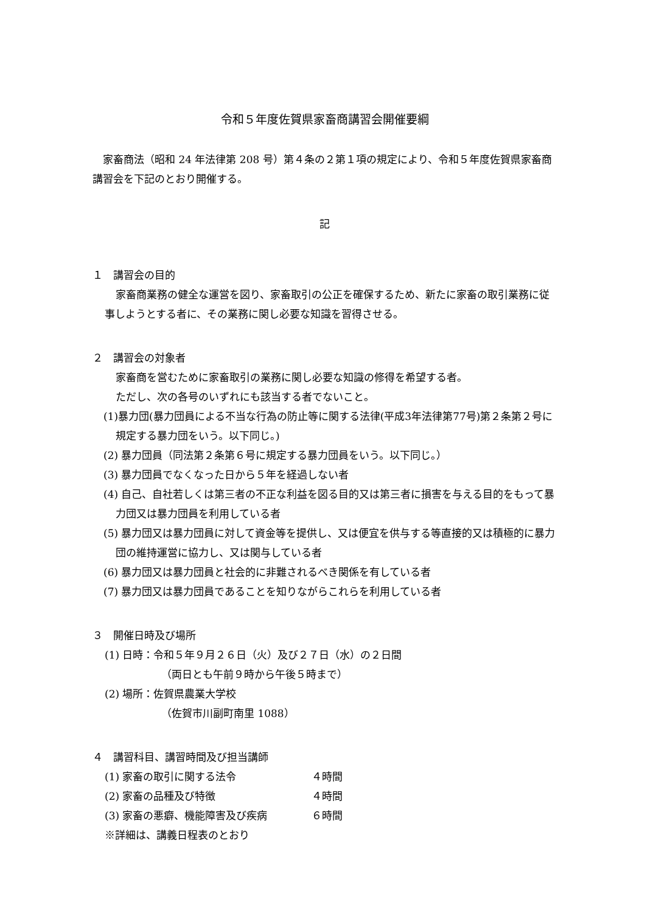令和５年度佐賀県家畜商講習会開催要綱
　家畜商法（昭和 24 年法律第 208 号）第４条の２第１項の規定により、令和５年度佐賀県家畜商講習会を下記のとおり開催する。
記
１　講習会の目的
家畜商業務の健全な運営を図り、家畜取引の公正を確保するため、新たに家畜の取引業務に従事しようとする者に、その業務に関し必要な知識を習得させる。
２　講習会の対象者
家畜商を営むために家畜取引の業務に関し必要な知識の修得を希望する者。
ただし、次の各号のいずれにも該当する者でないこと。
(1)暴力団(暴力団員による不当な行為の防止等に関する法律(平成3年法律第77号)第２条第２号に規定する暴力団をいう。以下同じ。)
(2) 暴力団員（同法第２条第６号に規定する暴力団員をいう。以下同じ。）
(3) 暴力団員でなくなった日から５年を経過しない者
(4) 自己、自社若しくは第三者の不正な利益を図る目的又は第三者に損害を与える目的をもって暴力団又は暴力団員を利用している者
(5) 暴力団又は暴力団員に対して資金等を提供し、又は便宜を供与する等直接的又は積極的に暴力団の維持運営に協力し、又は関与している者
(6) 暴力団又は暴力団員と社会的に非難されるべき関係を有している者
(7) 暴力団又は暴力団員であることを知りながらこれらを利用している者
３　開催日時及び場所
(1) 日時：令和５年９月２６日（火）及び２７日（水）の２日間
（両日とも午前９時から午後５時まで）
(2) 場所：佐賀県農業大学校
（佐賀市川副町南里 1088）
４　講習科目、講習時間及び担当講師
| (1) 家畜の取引に関する法令 | ４時間 |
| (2) 家畜の品種及び特徴 | ４時間 |
| (3) 家畜の悪癖、機能障害及び疾病 | ６時間 |
※詳細は、講義日程表のとおり